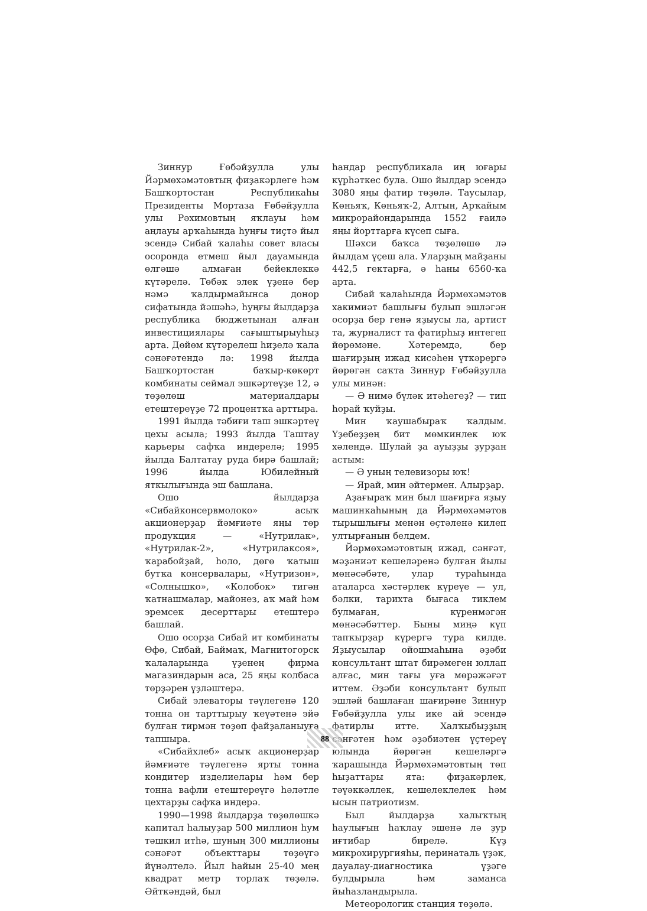Зиннур Ғөбәйҙулла улы Йәрмөхәмәтовтың фиҙакәрлеге һәм Башҡортостан Республикаһы Президенты Мортаза Ғөбәйҙулла улы Рәхимовтың яҡлауы һәм аңлауы арҡаһында һуңғы тиҫтә йыл эсендә Сибай ҡалаһы совет власы осоронда етмеш йыл дауамында өлгәшә алмаған бейеклеккә күтәрелә. Төбәк элек үҙенә бер нәмә ҡалдырмайынса донор сифатында йәшәһә, һуңғы йылдарҙа республика бюджетынан алған инвестициялары сағыштырыуһыҙ арта. Дөйөм күтәрелеш һиҙелә ҡала сәнәғәтендә лә: 1998 йылда Башҡортостан баҡыр-көкөрт комбинаты сеймал эшкәртеүҙе 12, ә төҙөлөш материалдары етештереүҙе 72 процентҡа арттыра.
1991 йылда тәбиғи таш эшкәртеү цехы асыла; 1993 йылда Таштау карьеры сафҡа индерелә; 1995 йылда Балтатау руда бирә башлай; 1996 йылда Юбилейный яткылығында эш башлана.
Ошо йылдарҙа «Сибайконсервмолоко» асыҡ акционерҙар йәмғиәте яңы төр продукция — «Нутрилак», «Нутрилак-2», «Нутрилаксоя», ҡарабойҙай, һоло, дөгө ҡатыш бутҡа консервалары, «Нутризон», «Солнышко», «Колобок» тигән ҡатнашмалар, майонез, аҡ май һәм эремсек десерттары етештерә башлай.
Ошо осорҙа Сибай ит комбинаты Өфө, Сибай, Баймаҡ, Магнитогорск ҡалаларында үҙенең фирма магазиндарын аса, 25 яңы колбаса төрҙәрен үҙләштерә.
Сибай элеваторы тәүлегенә 120 тонна он тарттырыу ҡеүәтенә эйә булған тирмән төҙөп файҙаланыуға тапшыра.
«Сибайхлеб» асыҡ акционерҙар йәмғиәте тәүлегенә ярты тонна кондитер изделиелары һәм бер тонна вафли етештереүгә һәләтле цехтарҙы сафҡа индерә.
1990—1998 йылдарҙа төҙөлөшкә капитал һалыуҙар 500 миллион һум тәшкил итһә, шуның 300 миллионы сәнәғәт объекттары төҙөүгә йүнәлтелә. Йыл һайын 25-40 мең квадрат метр торлаҡ төҙөлә. Әйткәндәй, был
һандар республикала иң юғары күрһәткес була. Ошо йылдар эсендә 3080 яңы фатир төҙөлә. Таусылар, Көньяҡ, Көньяҡ-2, Алтын, Арҡайым микрорайондарында 1552 ғаилә яңы йорттарға күсеп сыға.
Шәхси баҡса төҙөлөшө лә йылдам үҫеш ала. Уларҙың майҙаны 442,5 гектарға, ә һаны 6560-ҡа арта.
Сибай ҡалаһында Йәрмөхәмәтов хакимиәт башлығы булып эшләгән осорҙа бер генә яҙыусы ла, артист та, журналист та фатирһыҙ интегеп йөрөмәне. Хәтеремдә, бер шағирҙың ижад кисәһен үткәрергә йөрөгән саҡта Зиннур Ғөбәйҙулла улы минән:
— Ә нимә бүләк итәһегеҙ? — тип һорай ҡуйҙы.
Мин ҡаушабыраҡ ҡалдым. Үҙебеҙҙең бит мөмкинлек юҡ хәлендә. Шулай ҙа ауыҙҙы ҙурҙан астым:
— Ә уның телевизоры юҡ!
— Ярай, мин әйтермен. Алырҙар.
Аҙағыраҡ мин был шағирға яҙыу машинкаһының да Йәрмөхәмәтов тырышлығы менән өҫтәленә килеп ултырғанын белдем.
Йәрмөхәмәтовтың ижад, сәнғәт, мәҙәниәт кешеләренә булған йылы мөнәсәбәте, улар тураһында аталарса хәстәрлек күреүе — ул, бәлки, тарихта бығаса тиклем булмаған, күренмәгән мөнәсәбәттер. Быны миңә күп тапҡырҙар күрергә тура килде. Яҙыусылар ойошмаһына әҙәби консультант штат бирәмеген юллап алғас, мин тағы уға мөрәжәғәт иттем. Әҙәби консультант булып эшләй башлаған шағирәне Зиннур Ғөбәйҙулла улы ике ай эсендә фатирлы итте. Халҡыбыҙҙың сәнғәтен һәм әҙәбиәтен үҫтереү юлында йөрөгән кешеләргә ҡарашында Йәрмөхәмәтовтың төп һыҙаттары ята: фиҙакәрлек, тәүәккәллек, кешелеклелек һәм ысын патриотизм.
Был йылдарҙа халыҡтың һаулығын һаҡлау эшенә лә ҙур иғтибар бирелә. Күҙ микрохирургияһы, перинаталь үҙәк, дауалау-диагностика үҙәге булдырыла һәм заманса йыһазландырыла.
Метеорологик станция төҙөлә.
88